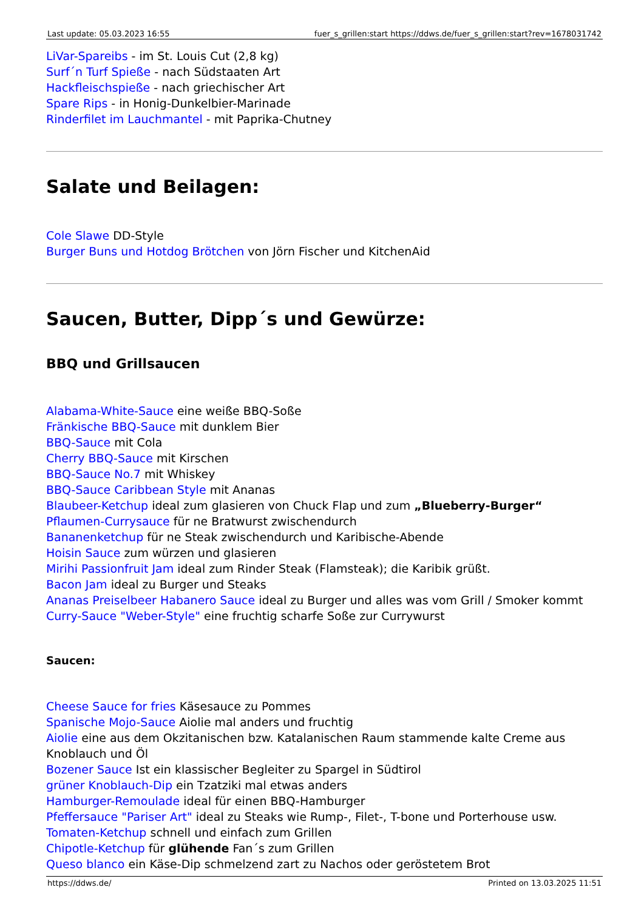Last update: 05.03.2023 16:55 fuer_s_grillen:start https://ddws.de/fuer_s_grillen:start?rev=1678031742
LiVar-Spareibs - im St. Louis Cut (2,8 kg)
Surf´n Turf Spieße - nach Südstaaten Art
Hackfleischspieße - nach griechischer Art
Spare Rips - in Honig-Dunkelbier-Marinade
Rinderfilet im Lauchmantel - mit Paprika-Chutney
Salate und Beilagen:
Cole Slawe DD-Style
Burger Buns und Hotdog Brötchen von Jörn Fischer und KitchenAid
Saucen, Butter, Dipp´s und Gewürze:
BBQ und Grillsaucen
Alabama-White-Sauce eine weiße BBQ-Soße
Fränkische BBQ-Sauce mit dunklem Bier
BBQ-Sauce mit Cola
Cherry BBQ-Sauce mit Kirschen
BBQ-Sauce No.7 mit Whiskey
BBQ-Sauce Caribbean Style mit Ananas
Blaubeer-Ketchup ideal zum glasieren von Chuck Flap und zum „Blueberry-Burger“
Pflaumen-Currysauce für ne Bratwurst zwischendurch
Bananenketchup für ne Steak zwischendurch und Karibische-Abende
Hoisin Sauce zum würzen und glasieren
Mirihi Passionfruit Jam ideal zum Rinder Steak (Flamsteak); die Karibik grüßt.
Bacon Jam ideal zu Burger und Steaks
Ananas Preiselbeer Habanero Sauce ideal zu Burger und alles was vom Grill / Smoker kommt
Curry-Sauce "Weber-Style" eine fruchtig scharfe Soße zur Currywurst
Saucen:
Cheese Sauce for fries Käsesauce zu Pommes
Spanische Mojo-Sauce Aiolie mal anders und fruchtig
Aiolie eine aus dem Okzitanischen bzw. Katalanischen Raum stammende kalte Creme aus Knoblauch und Öl
Bozener Sauce Ist ein klassischer Begleiter zu Spargel in Südtirol
grüner Knoblauch-Dip ein Tzatziki mal etwas anders
Hamburger-Remoulade ideal für einen BBQ-Hamburger
Pfeffersauce "Pariser Art" ideal zu Steaks wie Rump-, Filet-, T-bone und Porterhouse usw.
Tomaten-Ketchup schnell und einfach zum Grillen
Chipotle-Ketchup für glühende Fan´s zum Grillen
Queso blanco ein Käse-Dip schmelzend zart zu Nachos oder geröstetem Brot
https://ddws.de/ Printed on 13.03.2025 11:51